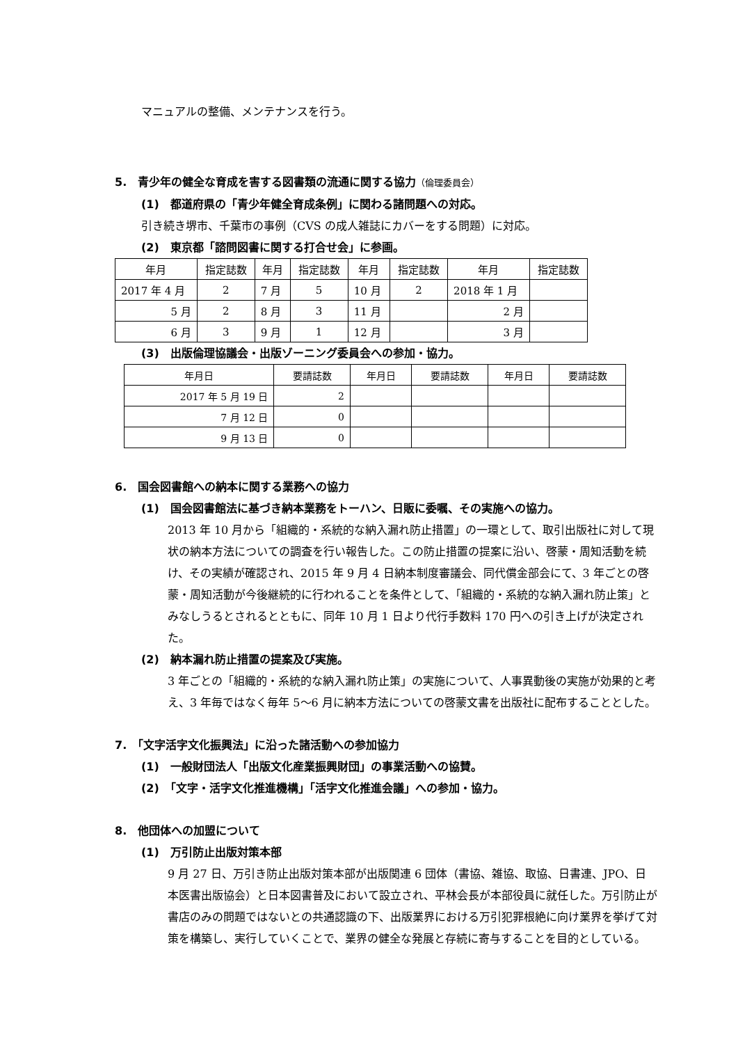マニュアルの整備、メンテナンスを行う。
5.　青少年の健全な育成を害する図書類の流通に関する協力（倫理委員会）
(1)　都道府県の「青少年健全育成条例」に関わる諸問題への対応。
引き続き堺市、千葉市の事例（CVS の成人雑誌にカバーをする問題）に対応。
(2)　東京都「諮問図書に関する打合せ会」に参画。
| 年月 | 指定誌数 | 年月 | 指定誌数 | 年月 | 指定誌数 | 年月 | 指定誌数 |
| --- | --- | --- | --- | --- | --- | --- | --- |
| 2017 年 4 月 | 2 | 7 月 | 5 | 10 月 | 2 | 2018 年 1 月 | |
| 5 月 | 2 | 8 月 | 3 | 11 月 | | 2 月 | |
| 6 月 | 3 | 9 月 | 1 | 12 月 | | 3 月 | |
(3)　出版倫理協議会・出版ゾーニング委員会への参加・協力。
| 年月日 | 要請誌数 | 年月日 | 要請誌数 | 年月日 | 要請誌数 |
| --- | --- | --- | --- | --- | --- |
| 2017 年 5 月 19 日 | 2 | | | | |
| 7 月 12 日 | 0 | | | | |
| 9 月 13 日 | 0 | | | | |
6.　国会図書館への納本に関する業務への協力
(1)　国会図書館法に基づき納本業務をトーハン、日販に委嘱、その実施への協力。
2013 年 10 月から「組織的・系統的な納入漏れ防止措置」の一環として、取引出版社に対して現状の納本方法についての調査を行い報告した。この防止措置の提案に沿い、啓蒙・周知活動を続け、その実績が確認され、2015 年 9 月 4 日納本制度審議会、同代償金部会にて、3 年ごとの啓蒙・周知活動が今後継続的に行われることを条件として、「組織的・系統的な納入漏れ防止策」とみなしうるとされるとともに、同年 10 月 1 日より代行手数料 170 円への引き上げが決定された。
(2)　納本漏れ防止措置の提案及び実施。
3 年ごとの「組織的・系統的な納入漏れ防止策」の実施について、人事異動後の実施が効果的と考え、3 年毎ではなく毎年 5～6 月に納本方法についての啓蒙文書を出版社に配布することとした。
7.　「文字活字文化振興法」に沿った諸活動への参加協力
(1)　一般財団法人「出版文化産業振興財団」の事業活動への協賛。
(2)　「文字・活字文化推進機構」「活字文化推進会議」への参加・協力。
8.　他団体への加盟について
(1)　万引防止出版対策本部
9 月 27 日、万引き防止出版対策本部が出版関連 6 団体（書協、雑協、取協、日書連、JPO、日本医書出版協会）と日本図書普及において設立され、平林会長が本部役員に就任した。万引防止が書店のみの問題ではないとの共通認識の下、出版業界における万引犯罪根絶に向け業界を挙げて対策を構築し、実行していくことで、業界の健全な発展と存続に寄与することを目的としている。